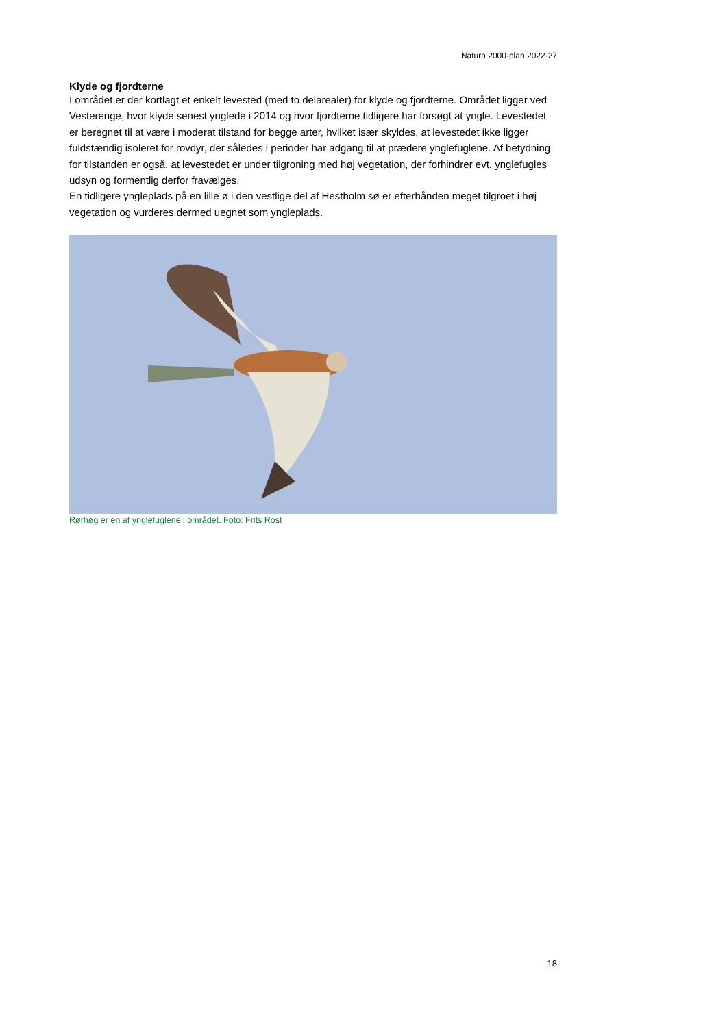Natura 2000-plan 2022-27
Klyde og fjordterne
I området er der kortlagt et enkelt levested (med to delarealer) for klyde og fjordterne. Området ligger ved Vesterenge, hvor klyde senest ynglede i 2014 og hvor fjordterne tidligere har forsøgt at yngle. Levestedet er beregnet til at være i moderat tilstand for begge arter, hvilket især skyldes, at levestedet ikke ligger fuldstændig isoleret for rovdyr, der således i perioder har adgang til at prædere ynglefuglene. Af betydning for tilstanden er også, at levestedet er under tilgroning med høj vegetation, der forhindrer evt. ynglefugles udsyn og formentlig derfor fravælges.
En tidligere yngleplads på en lille ø i den vestlige del af Hestholm sø er efterhånden meget tilgroet i høj vegetation og vurderes dermed uegnet som yngleplads.
Rørhøg er en af ynglefuglene i området. Foto: Frits Rost
18